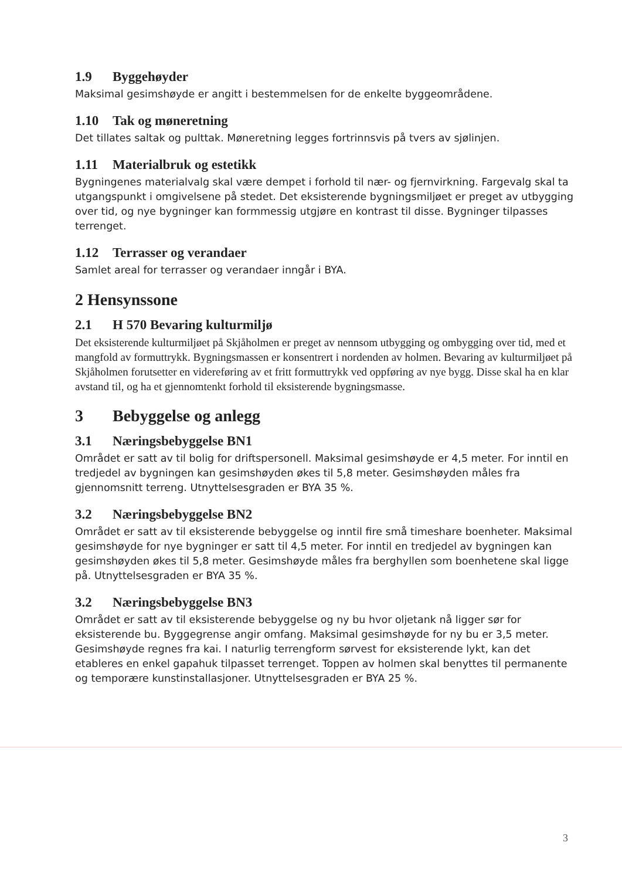1.9 Byggehøyder
Maksimal gesimshøyde er angitt i bestemmelsen for de enkelte byggeområdene.
1.10 Tak og møneretning
Det tillates saltak og pulttak. Møneretning legges fortrinnsvis på tvers av sjølinjen.
1.11 Materialbruk og estetikk
Bygningenes materialvalg skal være dempet i forhold til nær- og fjernvirkning. Fargevalg skal ta utgangspunkt i omgivelsene på stedet. Det eksisterende bygningsmiljøet er preget av utbygging over tid, og nye bygninger kan formmessig utgjøre en kontrast til disse. Bygninger tilpasses terrenget.
1.12 Terrasser og verandaer
Samlet areal for terrasser og verandaer inngår i BYA.
2 Hensynssone
2.1 H 570 Bevaring kulturmiljø
Det eksisterende kulturmiljøet på Skjåholmen er preget av nennsom utbygging og ombygging over tid, med et mangfold av formuttrykk. Bygningsmassen er konsentrert i nordenden av holmen. Bevaring av kulturmiljøet på Skjåholmen forutsetter en videreføring av et fritt formuttrykk ved oppføring av nye bygg. Disse skal ha en klar avstand til, og ha et gjennomtenkt forhold til eksisterende bygningsmasse.
3 Bebyggelse og anlegg
3.1 Næringsbebyggelse BN1
Området er satt av til bolig for driftspersonell. Maksimal gesimshøyde er 4,5 meter. For inntil en tredjedel av bygningen kan gesimshøyden økes til 5,8 meter. Gesimshøyden måles fra gjennomsnitt terreng. Utnyttelsesgraden er BYA 35 %.
3.2 Næringsbebyggelse BN2
Området er satt av til eksisterende bebyggelse og inntil fire små timeshare boenheter. Maksimal gesimshøyde for nye bygninger er satt til 4,5 meter. For inntil en tredjedel av bygningen kan gesimshøyden økes til 5,8 meter. Gesimshøyde måles fra berghyllen som boenhetene skal ligge på. Utnyttelsesgraden er BYA 35 %.
3.2 Næringsbebyggelse BN3
Området er satt av til eksisterende bebyggelse og ny bu hvor oljetank nå ligger sør for eksisterende bu. Byggegrense angir omfang. Maksimal gesimshøyde for ny bu er 3,5 meter. Gesimshøyde regnes fra kai. I naturlig terrengform sørvest for eksisterende lykt, kan det etableres en enkel gapahuk tilpasset terrenget. Toppen av holmen skal benyttes til permanente og temporære kunstinstallasjoner. Utnyttelsesgraden er BYA 25 %.
3